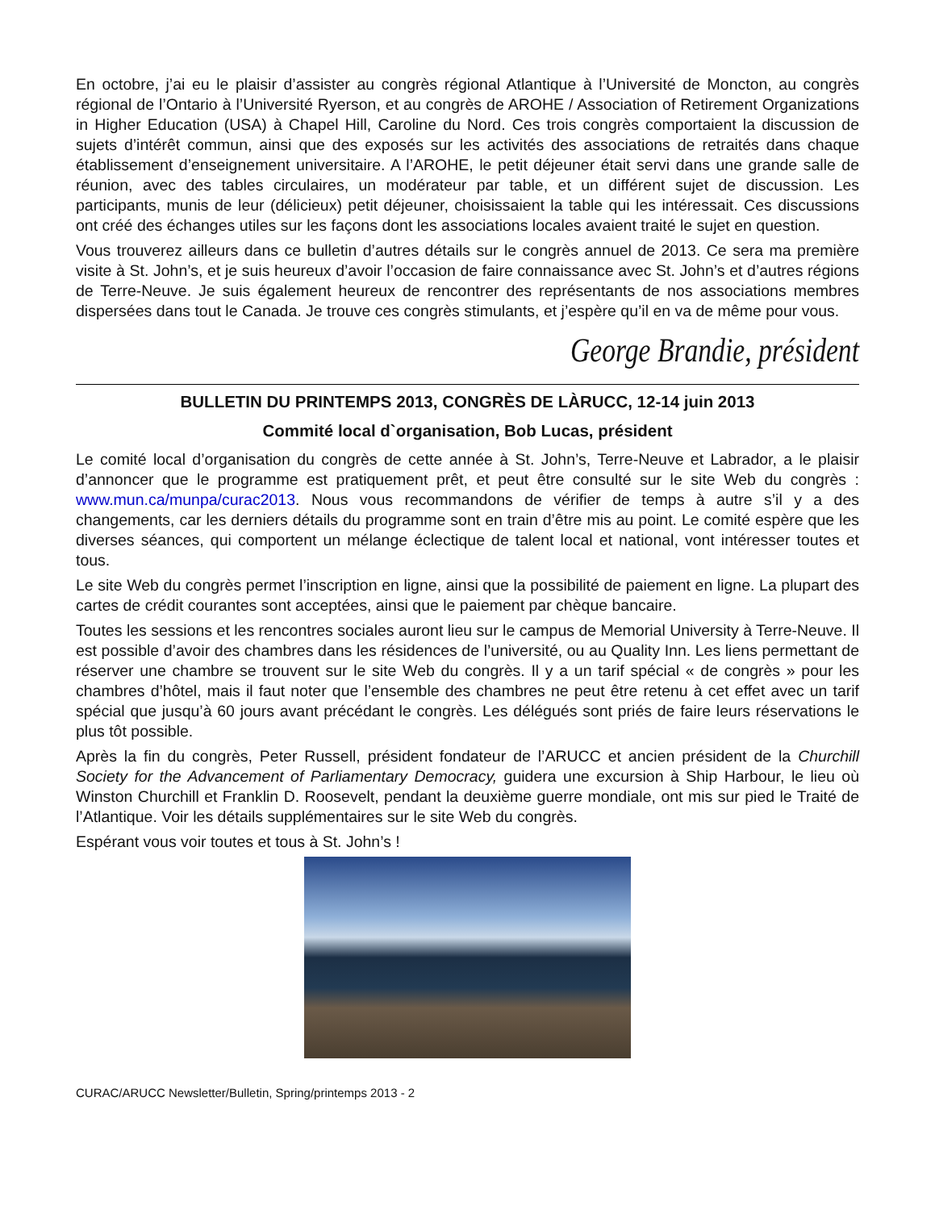En octobre, j’ai eu le plaisir d’assister au congrès régional Atlantique à l’Université de Moncton, au congrès régional de l’Ontario à l’Université Ryerson, et au congrès de AROHE / Association of Retirement Organizations in Higher Education (USA) à Chapel Hill, Caroline du Nord. Ces trois congrès comportaient la discussion de sujets d’intérêt commun, ainsi que des exposés sur les activités des associations de retraités dans chaque établissement d’enseignement universitaire. A l’AROHE, le petit déjeuner était servi dans une grande salle de réunion, avec des tables circulaires, un modérateur par table, et un différent sujet de discussion. Les participants, munis de leur (délicieux) petit déjeuner, choisissaient la table qui les intéressait. Ces discussions ont créé des échanges utiles sur les façons dont les associations locales avaient traité le sujet en question.
Vous trouverez ailleurs dans ce bulletin d’autres détails sur le congrès annuel de 2013. Ce sera ma première visite à St. John’s, et je suis heureux d’avoir l’occasion de faire connaissance avec St. John’s et d’autres régions de Terre-Neuve. Je suis également heureux de rencontrer des représentants de nos associations membres dispersées dans tout le Canada. Je trouve ces congrès stimulants, et j’espère qu’il en va de même pour vous.
George Brandie, président
BULLETIN DU PRINTEMPS 2013, CONGRÈS DE LÀRUCC, 12-14 juin 2013
Commité local d`organisation, Bob Lucas, président
Le comité local d’organisation du congrès de cette année à St. John’s, Terre-Neuve et Labrador, a le plaisir d’annoncer que le programme est pratiquement prêt, et peut être consulté sur le site Web du congrès : www.mun.ca/munpa/curac2013. Nous vous recommandons de vérifier de temps à autre s’il y a des changements, car les derniers détails du programme sont en train d’être mis au point. Le comité espère que les diverses séances, qui comportent un mélange éclectique de talent local et national, vont intéresser toutes et tous.
Le site Web du congrès permet l’inscription en ligne, ainsi que la possibilité de paiement en ligne. La plupart des cartes de crédit courantes sont acceptées, ainsi que le paiement par chèque bancaire.
Toutes les sessions et les rencontres sociales auront lieu sur le campus de Memorial University à Terre-Neuve. Il est possible d’avoir des chambres dans les résidences de l’université, ou au Quality Inn. Les liens permettant de réserver une chambre se trouvent sur le site Web du congrès. Il y a un tarif spécial « de congrès » pour les chambres d’hôtel, mais il faut noter que l’ensemble des chambres ne peut être retenu à cet effet avec un tarif spécial que jusqu’à 60 jours avant précédant le congrès. Les délégués sont priés de faire leurs réservations le plus tôt possible.
Après la fin du congrès, Peter Russell, président fondateur de l’ARUCC et ancien président de la Churchill Society for the Advancement of Parliamentary Democracy, guidera une excursion à Ship Harbour, le lieu où Winston Churchill et Franklin D. Roosevelt, pendant la deuxième guerre mondiale, ont mis sur pied le Traité de l’Atlantique. Voir les détails supplémentaires sur le site Web du congrès.
Espérant vous voir toutes et tous à St. John’s !
CURAC/ARUCC Newsletter/Bulletin, Spring/printemps 2013 - 2